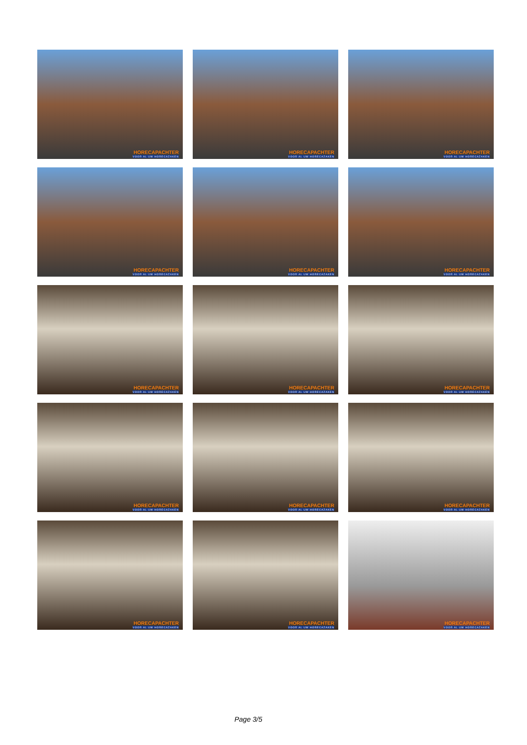HORECAPACHTER
VOOR AL UW HORECAZAKEN
HORECAPACHTER
VOOR AL UW HORECAZAKEN
HORECAPACHTER
VOOR AL UW HORECAZAKEN
HORECAPACHTER
VOOR AL UW HORECAZAKEN
HORECAPACHTER
VOOR AL UW HORECAZAKEN
HORECAPACHTER
VOOR AL UW HORECAZAKEN
HORECAPACHTER
VOOR AL UW HORECAZAKEN
HORECAPACHTER
VOOR AL UW HORECAZAKEN
HORECAPACHTER
VOOR AL UW HORECAZAKEN
HORECAPACHTER
VOOR AL UW HORECAZAKEN
HORECAPACHTER
VOOR AL UW HORECAZAKEN
HORECAPACHTER
VOOR AL UW HORECAZAKEN
HORECAPACHTER
VOOR AL UW HORECAZAKEN
HORECAPACHTER
VOOR AL UW HORECAZAKEN
HORECAPACHTER
VOOR AL UW HORECAZAKEN
Page 3/5